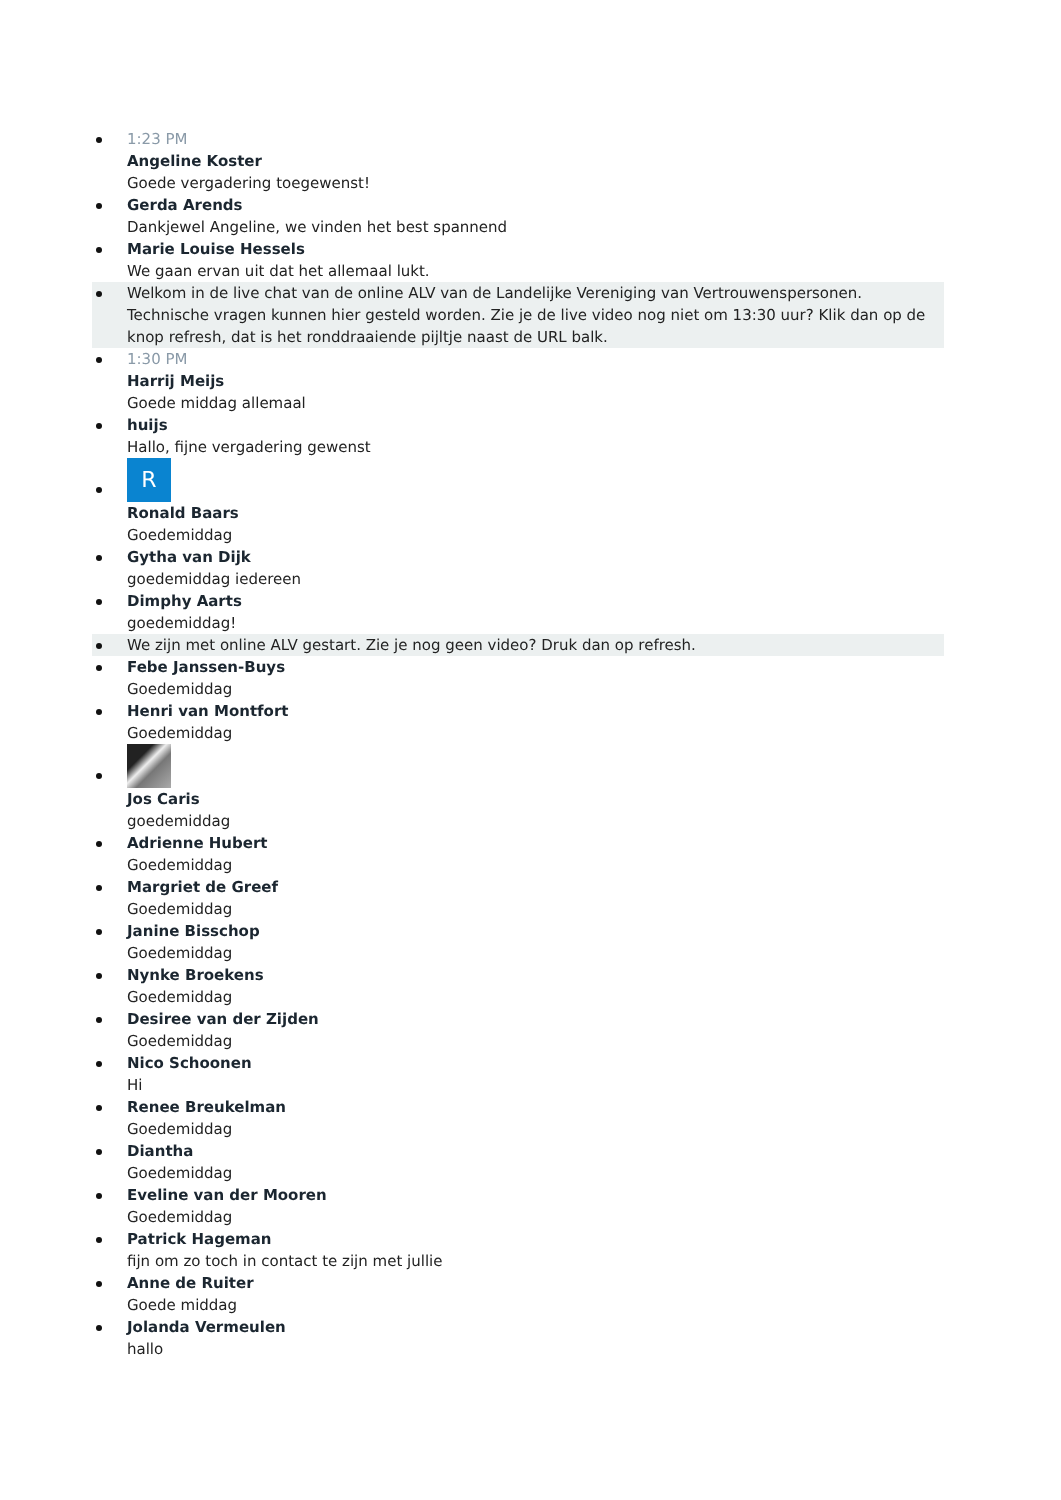1:23 PM
Angeline Koster
Goede vergadering toegewenst!
Gerda Arends
Dankjewel Angeline, we vinden het best spannend
Marie Louise Hessels
We gaan ervan uit dat het allemaal lukt.
Welkom in de live chat van de online ALV van de Landelijke Vereniging van Vertrouwenspersonen. Technische vragen kunnen hier gesteld worden. Zie je de live video nog niet om 13:30 uur? Klik dan op de knop refresh, dat is het ronddraaiende pijltje naast de URL balk.
1:30 PM
Harrij Meijs
Goede middag allemaal
huijs
Hallo, fijne vergadering gewenst
R
Ronald Baars
Goedemiddag
Gytha van Dijk
goedemiddag iedereen
Dimphy Aarts
goedemiddag!
We zijn met online ALV gestart. Zie je nog geen video? Druk dan op refresh.
Febe Janssen-Buys
Goedemiddag
Henri van Montfort
Goedemiddag
Jos Caris
goedemiddag
Adrienne Hubert
Goedemiddag
Margriet de Greef
Goedemiddag
Janine Bisschop
Goedemiddag
Nynke Broekens
Goedemiddag
Desiree van der Zijden
Goedemiddag
Nico Schoonen
Hi
Renee Breukelman
Goedemiddag
Diantha
Goedemiddag
Eveline van der Mooren
Goedemiddag
Patrick Hageman
fijn om zo toch in contact te zijn met jullie
Anne de Ruiter
Goede middag
Jolanda Vermeulen
hallo